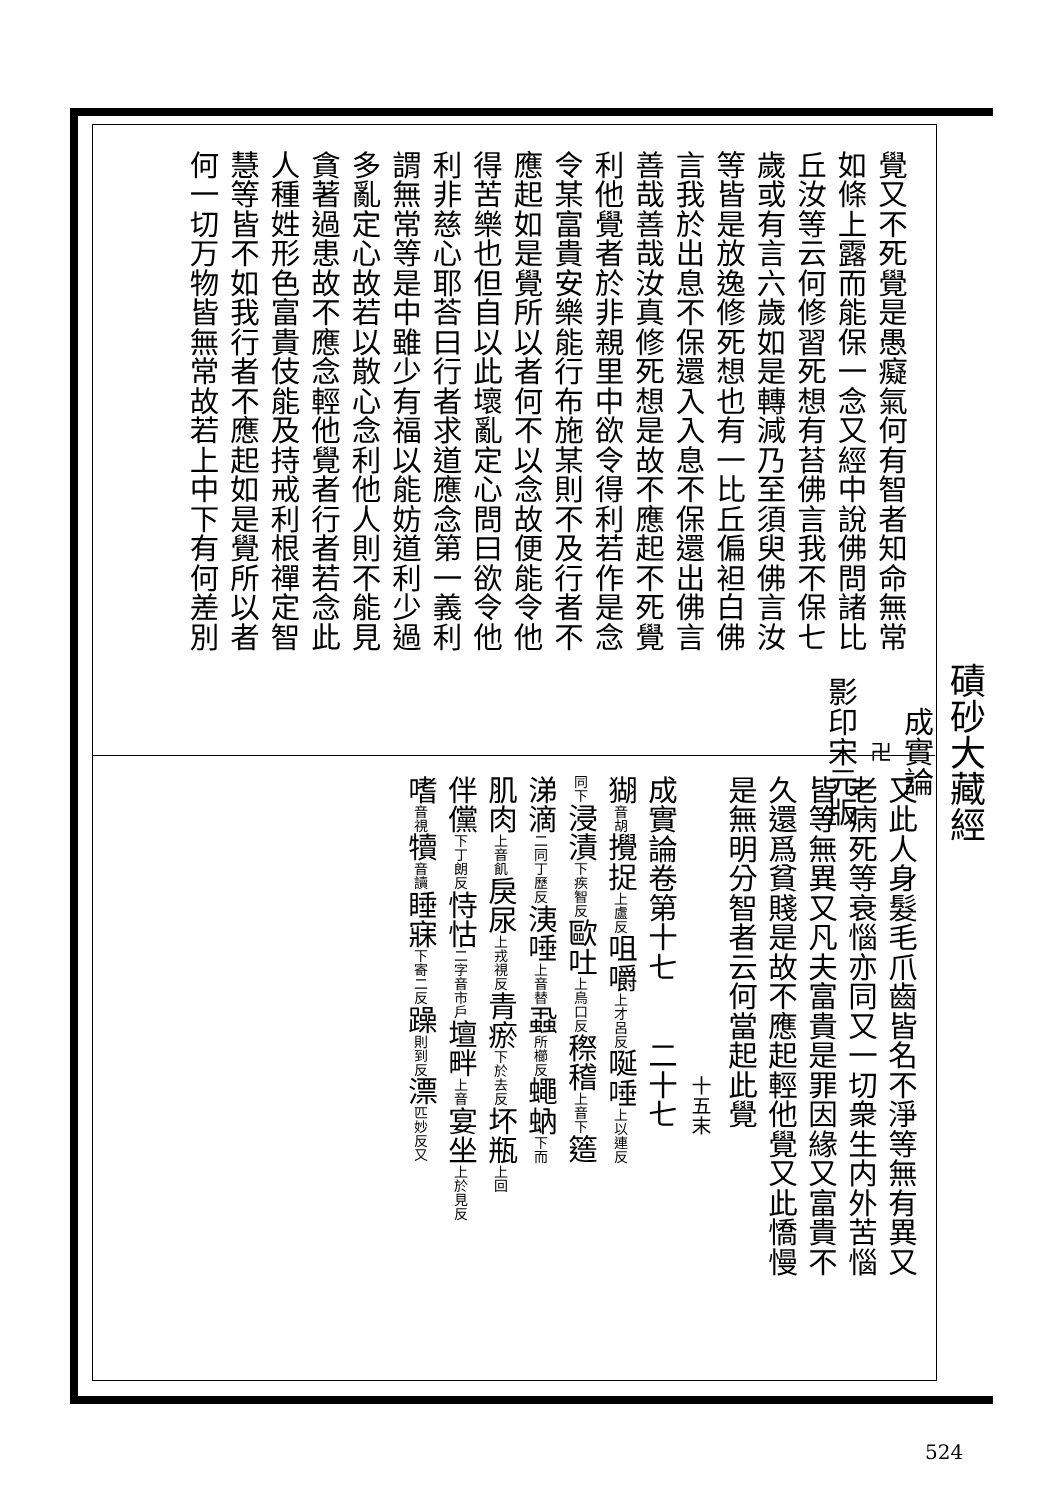磧砂大藏經
成實論
卍
影印宋元版
覺又不死覺是愚癡氣何有智者知命無常
如條上露而能保一念又經中說佛問諸比
丘汝等云何修習死想有苔佛言我不保七
歲或有言六歲如是轉減乃至須臾佛言汝
等皆是放逸修死想也有一比丘偏袒白佛
言我於出息不保還入入息不保還出佛言
善哉善哉汝真修死想是故不應起不死覺
利他覺者於非親里中欲令得利若作是念
令某富貴安樂能行布施某則不及行者不
應起如是覺所以者何不以念故便能令他
得苦樂也但自以此壞亂定心問曰欲令他
利非慈心耶荅曰行者求道應念第一義利
謂無常等是中雖少有福以能妨道利少過
多亂定心故若以散心念利他人則不能見
貪著過患故不應念輕他覺者行者若念此
人種姓形色富貴伎能及持戒利根禪定智
慧等皆不如我行者不應起如是覺所以者
何一切万物皆無常故若上中下有何差別
又此人身髮毛爪齒皆名不淨等無有異又
老病死等衰惱亦同又一切衆生内外苦惱
皆等無異又凡夫富貴是罪因緣又富貴不
久還爲貧賤是故不應起輕他覺又此憍慢
是無明分智者云何當起此覺
十五末
成實論卷第十七　　二十七
猢音胡攪捉上盧反咀嚼上才呂反唌唾上以連反
同下浸漬下疾智反歐吐上烏口反穄稽上音下簉
涕滴二同丁歷反洟唾上音替蝨所櫛反蠅蚋下而
肌肉上音飢戾尿上戎視反青瘀下於去反坏瓶上回
伴儻下丁朗反恃怙二字音市戶壇畔上音宴坐上於見反
嗜音視犢音讀睡寐下寄二反躁則到反漂匹妙反又
524